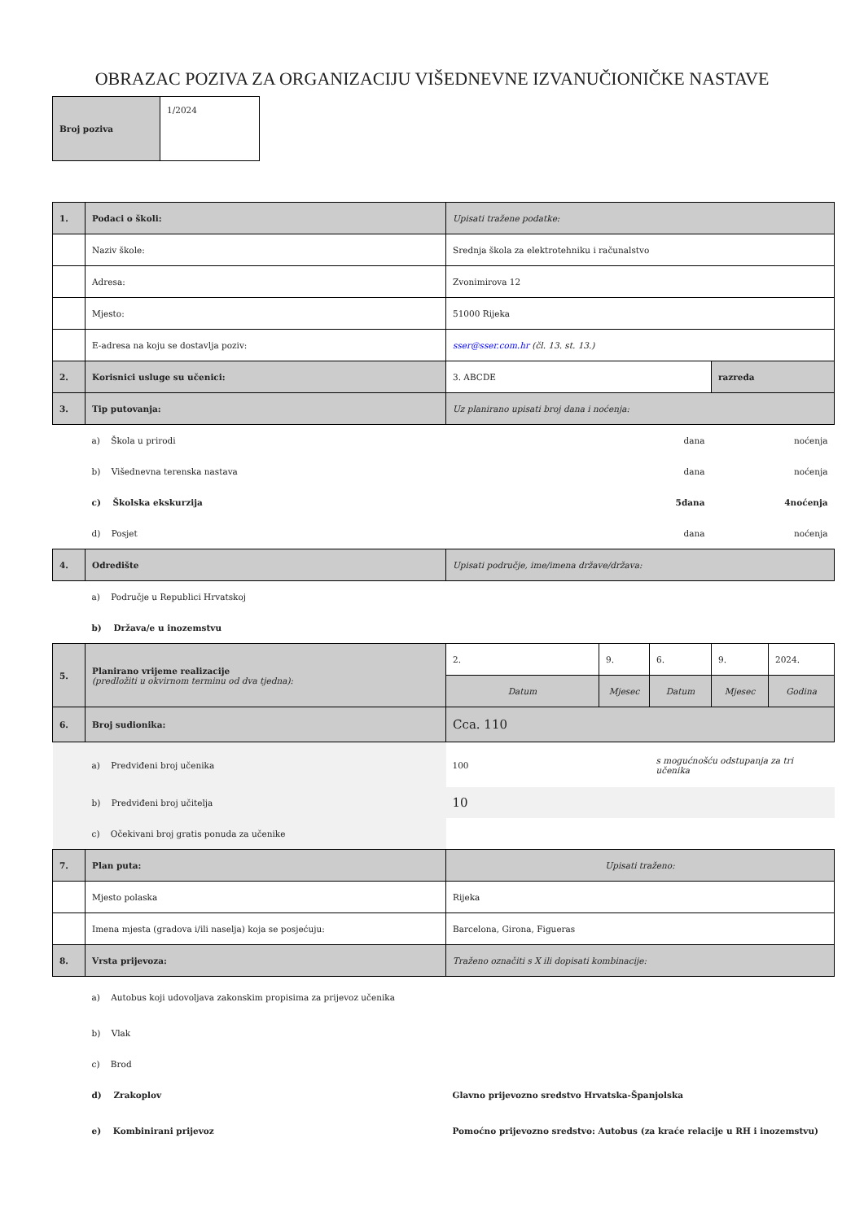OBRAZAC POZIVA ZA ORGANIZACIJU VIŠEDNEVNE IZVANUČIONIČKE NASTAVE
| Broj poziva | 1/2024 |
| 1. | Podaci o školi: | Upisati tražene podatke: | | | | |
| | Naziv škole: | Srednja škola za elektrotehniku i računalstvo | | | | |
| | Adresa: | Zvonimirova 12 | | | | |
| | Mjesto: | 51000 Rijeka | | | | |
| | E-adresa na koju se dostavlja poziv: | sser@sser.com.hr (čl. 13. st. 13.) | | | | |
| 2. | Korisnici usluge su učenici: | 3. ABCDE | | | razreda | |
| 3. | Tip putovanja: | Uz planirano upisati broj dana i noćenja: | | | | |
| | a) Škola u prirodi | dana | | | noćenja | |
| | b) Višednevna terenska nastava | dana | | | noćenja | |
| | c) Školska ekskurzija | 5dana | | | 4noćenja | |
| | d) Posjet | dana | | | noćenja | |
| 4. | Odredište | Upisati područje, ime/imena države/država: | | | | |
| | a) Područje u Republici Hrvatskoj | | | | | |
| | b) Država/e u inozemstvu | | | | | |
| 5. | Planirano vrijeme realizacije (predložiti u okvirnom terminu od dva tjedna): | 2. | 9. | 6. | 9. | 2024. |
| | | Datum | Mjesec | Datum | Mjesec | Godina |
| 6. | Broj sudionika: | Cca. 110 | | | | |
| | a) Predviđeni broj učenika | 100 | | s mogućnošću odstupanja za tri učenika | | |
| | b) Predviđeni broj učitelja | 10 | | | | |
| | c) Očekivani broj gratis ponuda za učenike | | | | | |
| 7. | Plan puta: | Upisati traženo: | | | | |
| | Mjesto polaska | Rijeka | | | | |
| | Imena mjesta (gradova i/ili naselja) koja se posjećuju: | Barcelona, Girona, Figueras | | | | |
| 8. | Vrsta prijevoza: | Traženo označiti s X ili dopisati kombinacije: | | | | |
| | a) Autobus koji udovoljava zakonskim propisima za prijevoz učenika | | | | | |
| | b) Vlak | | | | | |
| | c) Brod | | | | | |
| | d) Zrakoplov | Glavno prijevozno sredstvo Hrvatska-Španjolska | | | | |
| | e) Kombinirani prijevoz | Pomoćno prijevozno sredstvo: Autobus (za kraće relacije u RH i inozemstvu) | | | | |